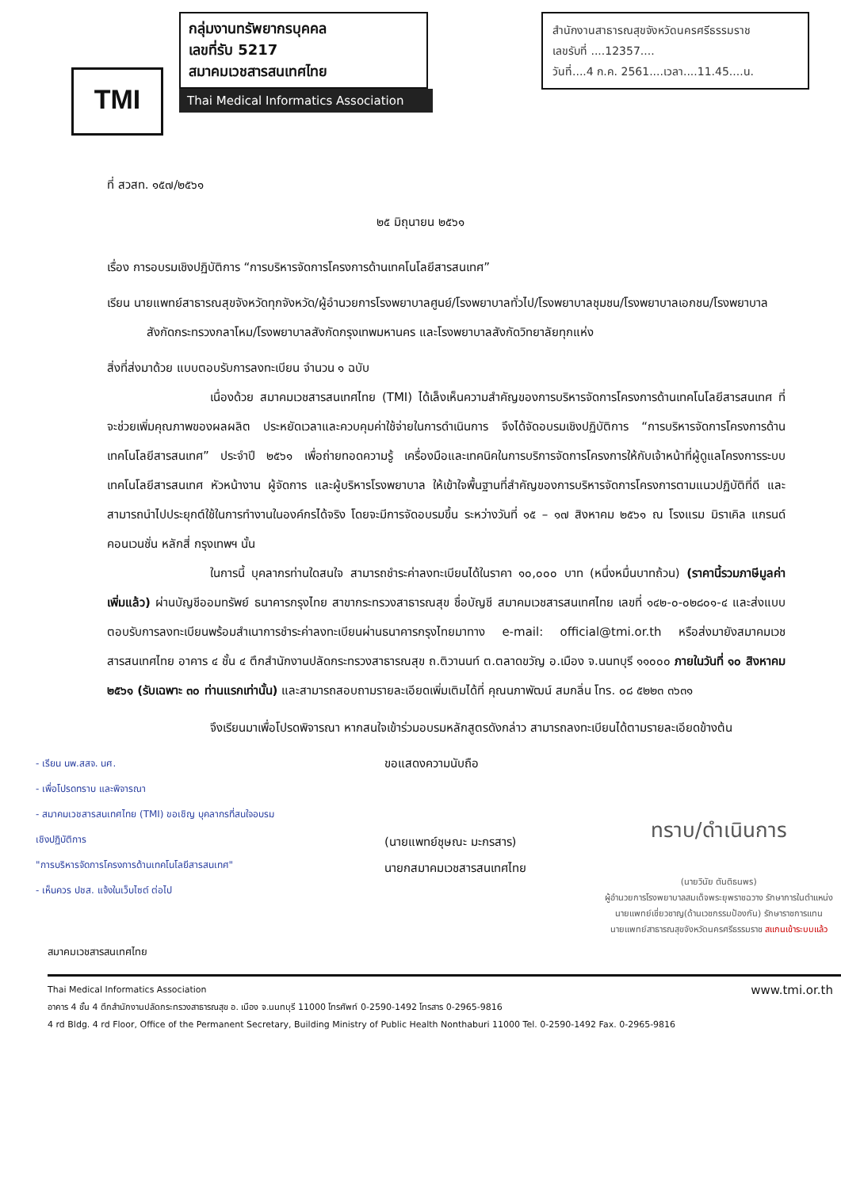TMI
กลุ่มงานทรัพยากรบุคคล
เลขที่รับ 5217
สมาคมเวชสารสนเทศไทย
Thai Medical Informatics Association
สำนักงานสาธารณสุขจังหวัดนครศรีธรรมราช
เลขรับที่ ....12357....
วันที่....4 ก.ค. 2561....เวลา....11.45....น.
ที่ สวสท. ๑๕๗/๒๕๖๑
๒๕ มิถุนายน ๒๕๖๑
เรื่อง การอบรมเชิงปฏิบัติการ “การบริหารจัดการโครงการด้านเทคโนโลยีสารสนเทศ”
เรียน นายแพทย์สาธารณสุขจังหวัดทุกจังหวัด/ผู้อำนวยการโรงพยาบาลศูนย์/โรงพยาบาลทั่วไป/โรงพยาบาลชุมชน/โรงพยาบาลเอกชน/โรงพยาบาลสังกัดกระทรวงกลาโหม/โรงพยาบาลสังกัดกรุงเทพมหานคร และโรงพยาบาลสังกัดวิทยาลัยทุกแห่ง
สิ่งที่ส่งมาด้วย แบบตอบรับการลงทะเบียน จำนวน ๑ ฉบับ
เนื่องด้วย สมาคมเวชสารสนเทศไทย (TMI) ได้เล็งเห็นความสำคัญของการบริหารจัดการโครงการด้านเทคโนโลยีสารสนเทศ ที่จะช่วยเพิ่มคุณภาพของผลผลิต ประหยัดเวลาและควบคุมค่าใช้จ่ายในการดำเนินการ จึงได้จัดอบรมเชิงปฏิบัติการ “การบริหารจัดการโครงการด้านเทคโนโลยีสารสนเทศ” ประจำปี ๒๕๖๑ เพื่อถ่ายทอดความรู้ เครื่องมือและเทคนิคในการบริการจัดการโครงการให้กับเจ้าหน้าที่ผู้ดูแลโครงการระบบเทคโนโลยีสารสนเทศ หัวหน้างาน ผู้จัดการ และผู้บริหารโรงพยาบาล ให้เข้าใจพื้นฐานที่สำคัญของการบริหารจัดการโครงการตามแนวปฏิบัติที่ดี และสามารถนำไปประยุกต์ใช้ในการทำงานในองค์กรได้จริง โดยจะมีการจัดอบรมขึ้น ระหว่างวันที่ ๑๕ – ๑๗ สิงหาคม ๒๕๖๑ ณ โรงแรม มิราเคิล แกรนด์ คอนเวนชั่น หลักสี่ กรุงเทพฯ นั้น
ในการนี้ บุคลากรท่านใดสนใจ สามารถชำระค่าลงทะเบียนได้ในราคา ๑๐,๐๐๐ บาท (หนึ่งหมื่นบาทถ้วน) (ราคานี้รวมภาษีมูลค่าเพิ่มแล้ว) ผ่านบัญชีออมทรัพย์ ธนาคารกรุงไทย สาขากระทรวงสาธารณสุข ชื่อบัญชี สมาคมเวชสารสนเทศไทย เลขที่ ๑๔๒-๐-๐๒๘๐๑-๔ และส่งแบบตอบรับการลงทะเบียนพร้อมสำเนาการชำระค่าลงทะเบียนผ่านธนาคารกรุงไทยมาทาง e-mail: official@tmi.or.th หรือส่งมายังสมาคมเวชสารสนเทศไทย อาคาร ๔ ชั้น ๔ ตึกสำนักงานปลัดกระทรวงสาธารณสุข ถ.ติวานนท์ ต.ตลาดขวัญ อ.เมือง จ.นนทบุรี ๑๑๐๐๐ ภายในวันที่ ๑๐ สิงหาคม ๒๕๖๑ (รับเฉพาะ ๓๐ ท่านแรกเท่านั้น) และสามารถสอบถามรายละเอียดเพิ่มเติมได้ที่ คุณนภาพัฒน์ สมกลิ่น โทร. ๐๘ ๕๒๒๓ ๓๖๓๑
จึงเรียนมาเพื่อโปรดพิจารณา หากสนใจเข้าร่วมอบรมหลักสูตรดังกล่าว สามารถลงทะเบียนได้ตามรายละเอียดข้างต้น
- เรียน นพ.สสจ. นศ.
- เพื่อโปรดทราบ และพิจารณา
- สมาคมเวชสารสนเทศไทย (TMI) ขอเชิญ บุคลากรที่สนใจอบรมเชิงปฏิบัติการ
"การบริหารจัดการโครงการด้านเทคโนโลยีสารสนเทศ"
- เห็นควร ปชส. แจ้งในเว็บไซต์ ต่อไป
ขอแสดงความนับถือ
(นายแพทย์ชุษณะ มะกรสาร)
นายกสมาคมเวชสารสนเทศไทย
ทราบ/ดำเนินการ
(นายวินัย ตันติธนพร)
ผู้อำนวยการโรงพยาบาลสมเด็จพระยุพราชฉวาง รักษาการในตำแหน่ง
นายแพทย์เชี่ยวชาญ(ด้านเวชกรรมป้องกัน) รักษาราชการแทน
นายแพทย์สาธารณสุขจังหวัดนครศรีธรรมราช สแกนเข้าระบบแล้ว
สมาคมเวชสารสนเทศไทย
Thai Medical Informatics Association www.tmi.or.th
อาคาร 4 ชั้น 4 ตึกสำนักงานปลัดกระทรวงสาธารณสุข อ. เมือง จ.นนทบุรี 11000 โทรศัพท์ 0-2590-1492 โทรสาร 0-2965-9816
4 rd Bldg. 4 rd Floor, Office of the Permanent Secretary, Building Ministry of Public Health Nonthaburi 11000 Tel. 0-2590-1492 Fax. 0-2965-9816